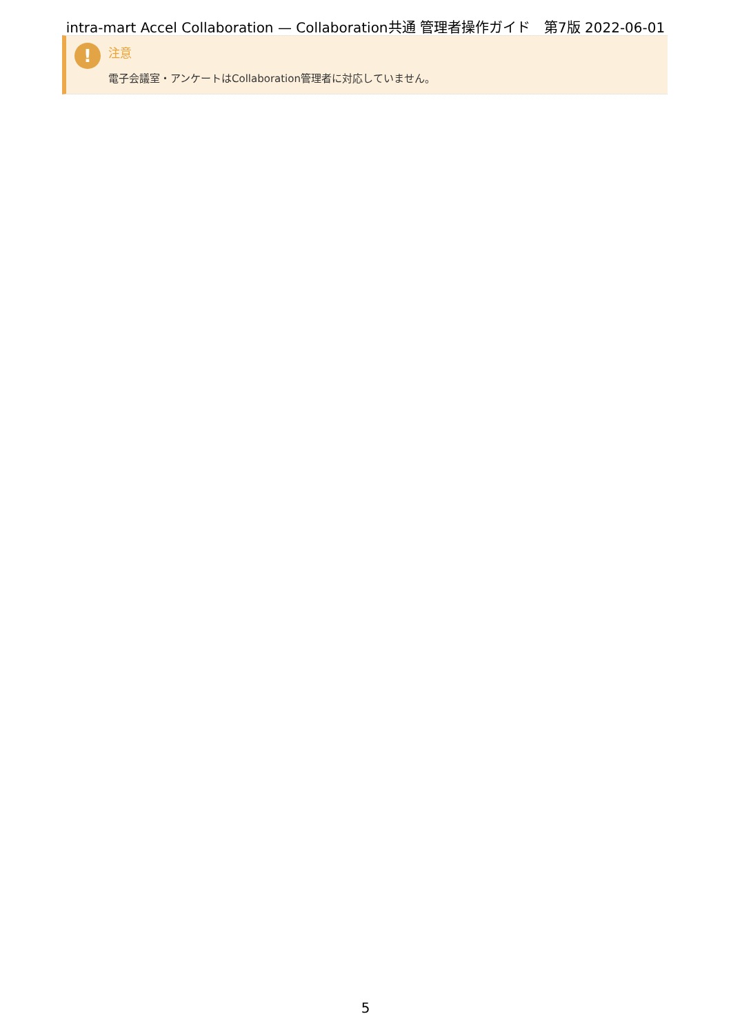intra-mart Accel Collaboration — Collaboration共通 管理者操作ガイド　第7版 2022-06-01
! 注意
電子会議室・アンケートはCollaboration管理者に対応していません。
5